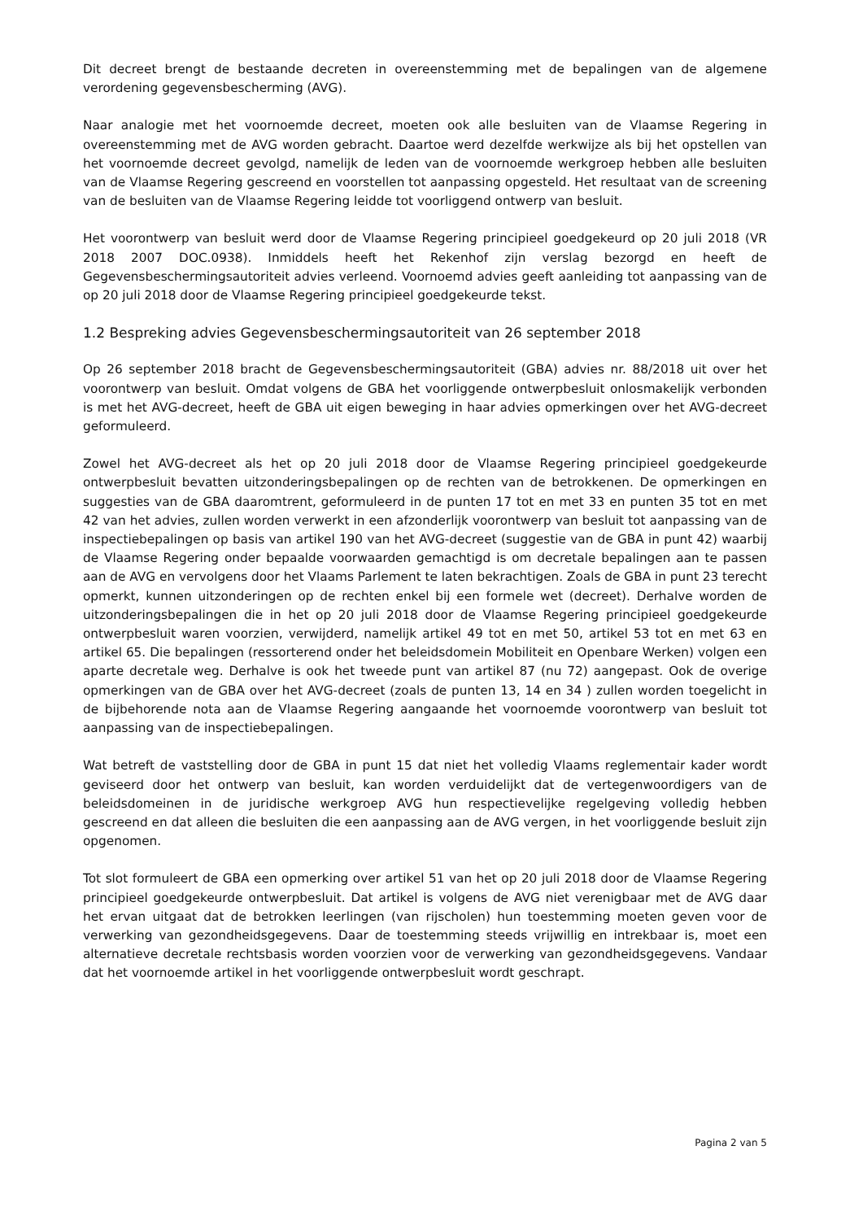Dit decreet brengt de bestaande decreten in overeenstemming met de bepalingen van de algemene verordening gegevensbescherming (AVG).
Naar analogie met het voornoemde decreet, moeten ook alle besluiten van de Vlaamse Regering in overeenstemming met de AVG worden gebracht. Daartoe werd dezelfde werkwijze als bij het opstellen van het voornoemde decreet gevolgd, namelijk de leden van de voornoemde werkgroep hebben alle besluiten van de Vlaamse Regering gescreend en voorstellen tot aanpassing opgesteld. Het resultaat van de screening van de besluiten van de Vlaamse Regering leidde tot voorliggend ontwerp van besluit.
Het voorontwerp van besluit werd door de Vlaamse Regering principieel goedgekeurd op 20 juli 2018 (VR 2018 2007 DOC.0938). Inmiddels heeft het Rekenhof zijn verslag bezorgd en heeft de Gegevensbeschermingsautoriteit advies verleend. Voornoemd advies geeft aanleiding tot aanpassing van de op 20 juli 2018 door de Vlaamse Regering principieel goedgekeurde tekst.
1.2 Bespreking advies Gegevensbeschermingsautoriteit van 26 september 2018
Op 26 september 2018 bracht de Gegevensbeschermingsautoriteit (GBA) advies nr. 88/2018 uit over het voorontwerp van besluit. Omdat volgens de GBA het voorliggende ontwerpbesluit onlosmakelijk verbonden is met het AVG-decreet, heeft de GBA uit eigen beweging in haar advies opmerkingen over het AVG-decreet geformuleerd.
Zowel het AVG-decreet als het op 20 juli 2018 door de Vlaamse Regering principieel goedgekeurde ontwerpbesluit bevatten uitzonderingsbepalingen op de rechten van de betrokkenen. De opmerkingen en suggesties van de GBA daaromtrent, geformuleerd in de punten 17 tot en met 33 en punten 35 tot en met 42 van het advies, zullen worden verwerkt in een afzonderlijk voorontwerp van besluit tot aanpassing van de inspectiebepalingen op basis van artikel 190 van het AVG-decreet (suggestie van de GBA in punt 42) waarbij de Vlaamse Regering onder bepaalde voorwaarden gemachtigd is om decretale bepalingen aan te passen aan de AVG en vervolgens door het Vlaams Parlement te laten bekrachtigen. Zoals de GBA in punt 23 terecht opmerkt, kunnen uitzonderingen op de rechten enkel bij een formele wet (decreet). Derhalve worden de uitzonderingsbepalingen die in het op 20 juli 2018 door de Vlaamse Regering principieel goedgekeurde ontwerpbesluit waren voorzien, verwijderd, namelijk artikel 49 tot en met 50, artikel 53 tot en met 63 en artikel 65. Die bepalingen (ressorterend onder het beleidsdomein Mobiliteit en Openbare Werken) volgen een aparte decretale weg. Derhalve is ook het tweede punt van artikel 87 (nu 72) aangepast. Ook de overige opmerkingen van de GBA over het AVG-decreet (zoals de punten 13, 14 en 34 ) zullen worden toegelicht in de bijbehorende nota aan de Vlaamse Regering aangaande het voornoemde voorontwerp van besluit tot aanpassing van de inspectiebepalingen.
Wat betreft de vaststelling door de GBA in punt 15 dat niet het volledig Vlaams reglementair kader wordt geviseerd door het ontwerp van besluit, kan worden verduidelijkt dat de vertegenwoordigers van de beleidsdomeinen in de juridische werkgroep AVG hun respectievelijke regelgeving volledig hebben gescreend en dat alleen die besluiten die een aanpassing aan de AVG vergen, in het voorliggende besluit zijn opgenomen.
Tot slot formuleert de GBA een opmerking over artikel 51 van het op 20 juli 2018 door de Vlaamse Regering principieel goedgekeurde ontwerpbesluit. Dat artikel is volgens de AVG niet verenigbaar met de AVG daar het ervan uitgaat dat de betrokken leerlingen (van rijscholen) hun toestemming moeten geven voor de verwerking van gezondheidsgegevens. Daar de toestemming steeds vrijwillig en intrekbaar is, moet een alternatieve decretale rechtsbasis worden voorzien voor de verwerking van gezondheidsgegevens. Vandaar dat het voornoemde artikel in het voorliggende ontwerpbesluit wordt geschrapt.
Pagina 2 van 5